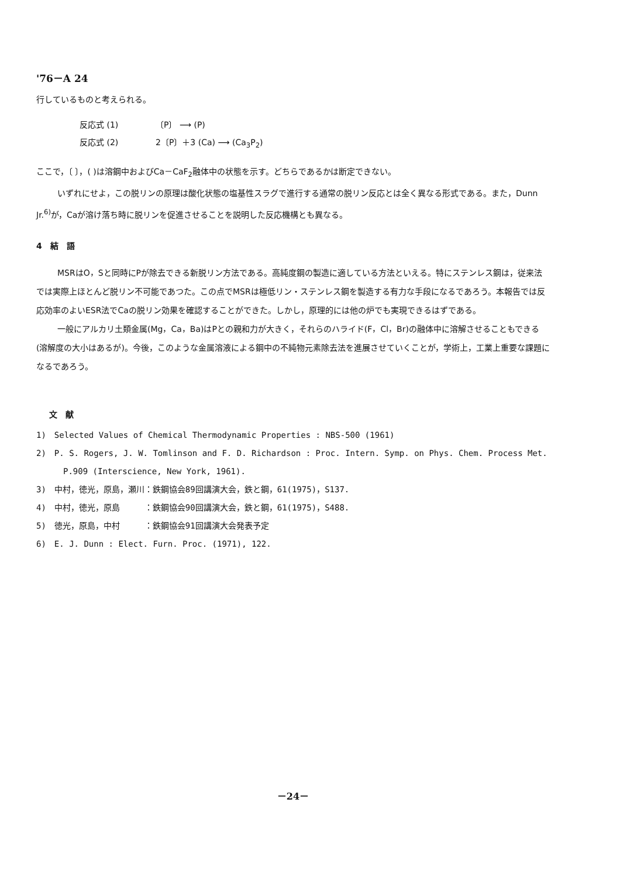'76－A 24
行しているものと考えられる。
反応式 (1) 〔P〕 ⟶ (P)
反応式 (2) 2〔P〕＋3 (Ca) ⟶ (Ca<sub>3</sub>P<sub>2</sub>)
ここで，〔 〕，( )は溶鋼中およびCa－CaF<sub>2</sub>融体中の状態を示す。どちらであるかは断定できない。
いずれにせよ，この脱リンの原理は酸化状態の塩基性スラグで進行する通常の脱リン反応とは全く異なる形式である。また，Dunn Jr.<sup>6)</sup>が，Caが溶け落ち時に脱リンを促進させることを説明した反応機構とも異なる。
4　結　語
MSRはO，Sと同時にPが除去できる新脱リン方法である。高純度鋼の製造に適している方法といえる。特にステンレス鋼は，従来法では実際上ほとんど脱リン不可能であつた。この点でMSRは極低リン・ステンレス鋼を製造する有力な手段になるであろう。本報告では反応効率のよいESR法でCaの脱リン効果を確認することができた。しかし，原理的には他の炉でも実現できるはずである。
一般にアルカリ土類金属(Mg，Ca，Ba)はPとの親和力が大きく，それらのハライド(F，Cl，Br)の融体中に溶解させることもできる(溶解度の大小はあるが)。今後，このような金属溶液による鋼中の不純物元素除去法を進展させていくことが，学術上，工業上重要な課題になるであろう。
文　献
1)　Selected Values of Chemical Thermodynamic Properties : NBS-500 (1961)
2)　P. S. Rogers, J. W. Tomlinson and F. D. Richardson : Proc. Intern. Symp. on Phys. Chem. Process Met. P.909 (Interscience, New York, 1961).
3)　中村，徳光，原島，瀬川：鉄鋼協会89回講演大会，鉄と鋼，61(1975)，S137.
4)　中村，徳光，原島　　　：鉄鋼協会90回講演大会，鉄と鋼，61(1975)，S488.
5)　徳光，原島，中村　　　：鉄鋼協会91回講演大会発表予定
6)　E. J. Dunn : Elect. Furn. Proc. (1971), 122.
－24－